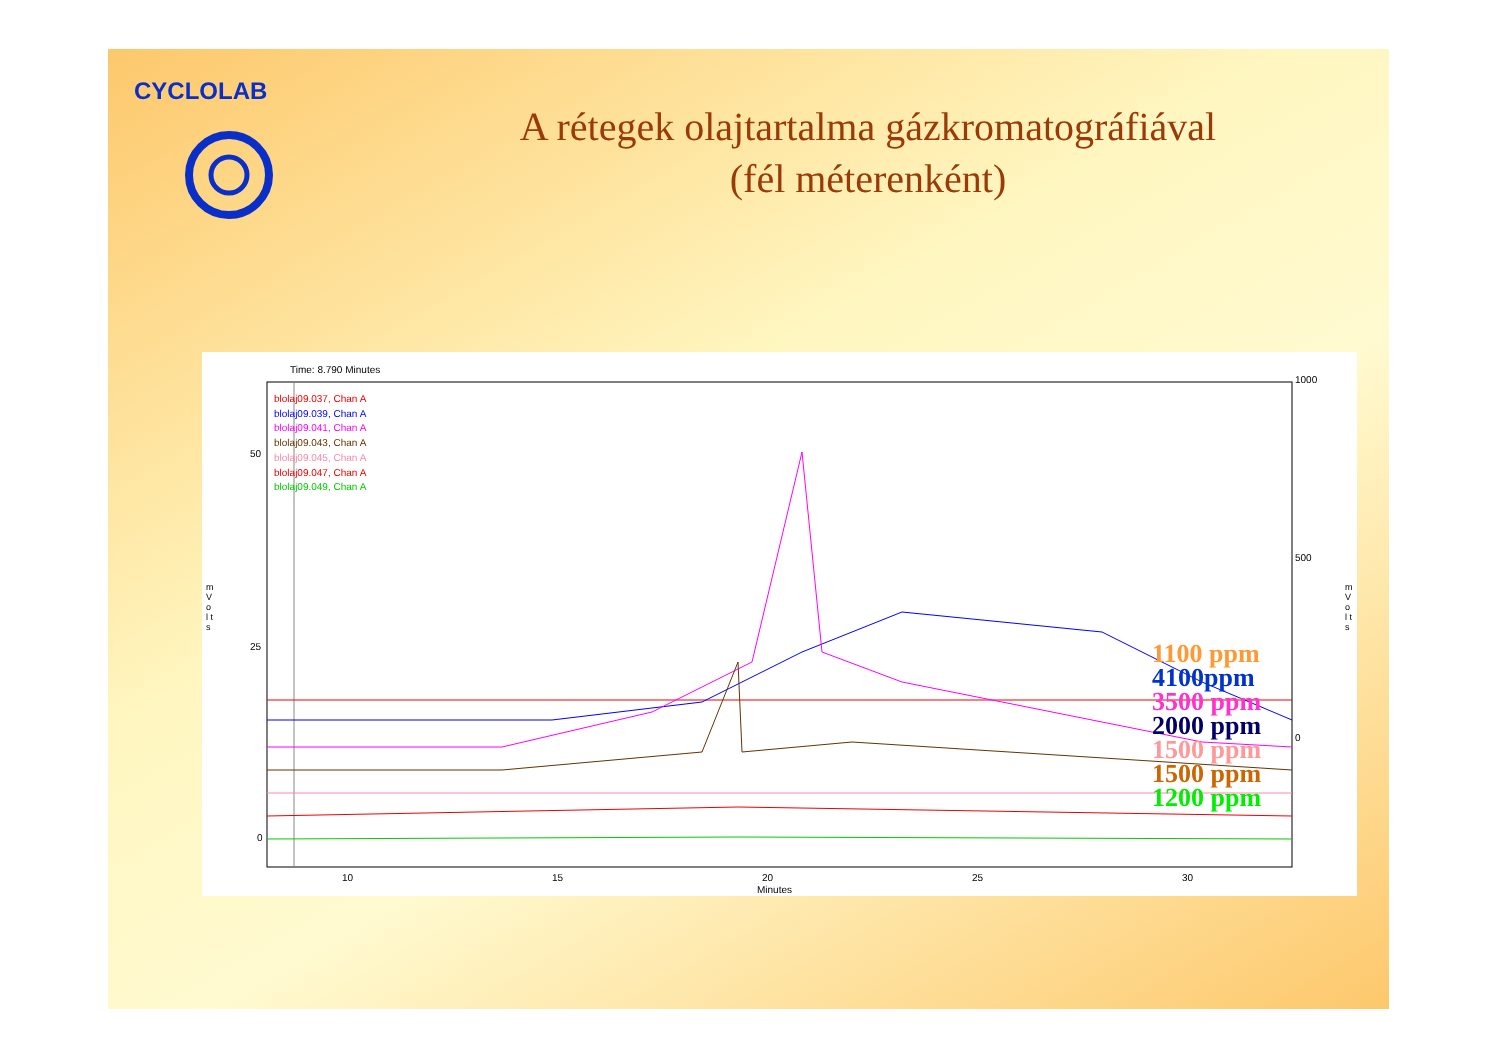CYCLOLAB
A rétegek olajtartalma gázkromatográfiával
(fél méterenként)
Time: 8.790 Minutes
blolaj09.037, Chan A
blolaj09.039, Chan A
blolaj09.041, Chan A
blolaj09.043, Chan A
blolaj09.045, Chan A
blolaj09.047, Chan A
blolaj09.049, Chan A
50
25
0
m V o l t s
m V o l t s
1000
500
0
10 15 20 25 30
Minutes
1100 ppm
4100ppm
3500 ppm
2000 ppm
1500 ppm
1500 ppm
1200 ppm